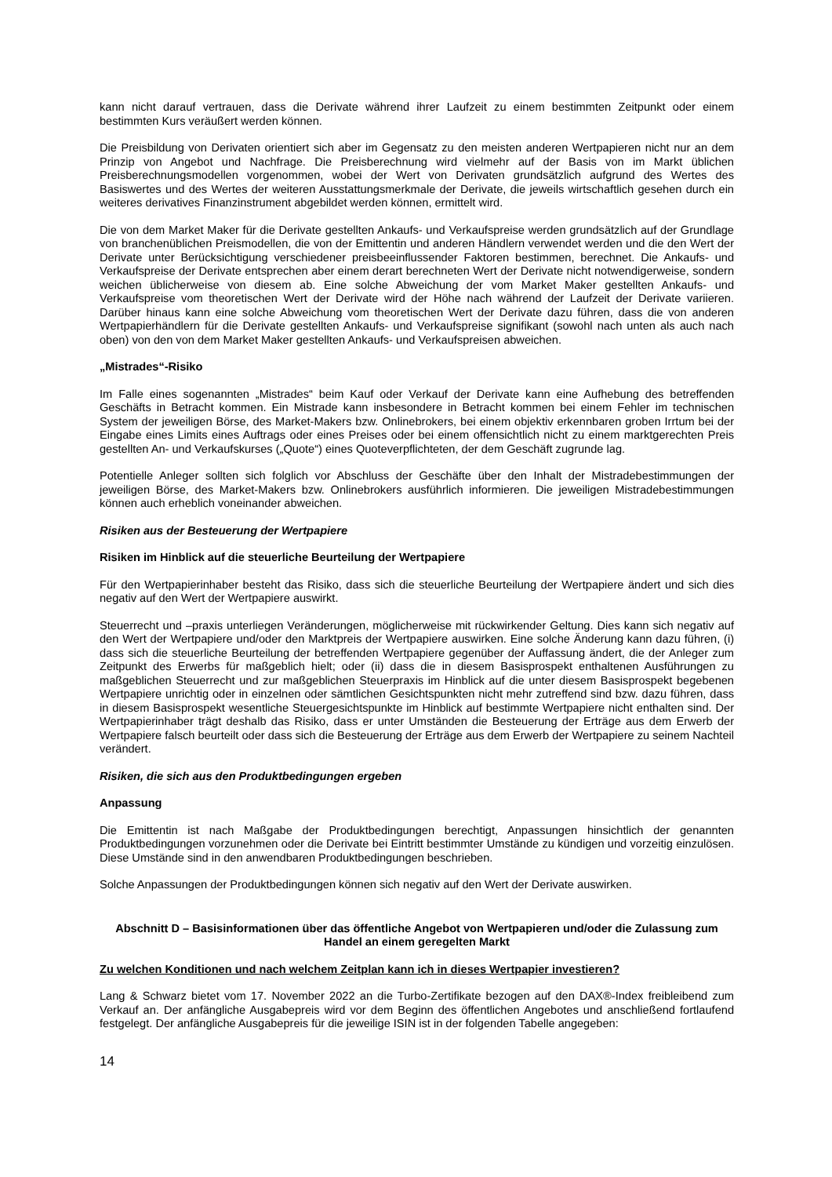kann nicht darauf vertrauen, dass die Derivate während ihrer Laufzeit zu einem bestimmten Zeitpunkt oder einem bestimmten Kurs veräußert werden können.
Die Preisbildung von Derivaten orientiert sich aber im Gegensatz zu den meisten anderen Wertpapieren nicht nur an dem Prinzip von Angebot und Nachfrage. Die Preisberechnung wird vielmehr auf der Basis von im Markt üblichen Preisberechnungsmodellen vorgenommen, wobei der Wert von Derivaten grundsätzlich aufgrund des Wertes des Basiswertes und des Wertes der weiteren Ausstattungsmerkmale der Derivate, die jeweils wirtschaftlich gesehen durch ein weiteres derivatives Finanzinstrument abgebildet werden können, ermittelt wird.
Die von dem Market Maker für die Derivate gestellten Ankaufs- und Verkaufspreise werden grundsätzlich auf der Grundlage von branchenüblichen Preismodellen, die von der Emittentin und anderen Händlern verwendet werden und die den Wert der Derivate unter Berücksichtigung verschiedener preisbeeinflussender Faktoren bestimmen, berechnet. Die Ankaufs- und Verkaufspreise der Derivate entsprechen aber einem derart berechneten Wert der Derivate nicht notwendigerweise, sondern weichen üblicherweise von diesem ab. Eine solche Abweichung der vom Market Maker gestellten Ankaufs- und Verkaufspreise vom theoretischen Wert der Derivate wird der Höhe nach während der Laufzeit der Derivate variieren. Darüber hinaus kann eine solche Abweichung vom theoretischen Wert der Derivate dazu führen, dass die von anderen Wertpapierhändlern für die Derivate gestellten Ankaufs- und Verkaufspreise signifikant (sowohl nach unten als auch nach oben) von den von dem Market Maker gestellten Ankaufs- und Verkaufspreisen abweichen.
„Mistrades“-Risiko
Im Falle eines sogenannten „Mistrades“ beim Kauf oder Verkauf der Derivate kann eine Aufhebung des betreffenden Geschäfts in Betracht kommen. Ein Mistrade kann insbesondere in Betracht kommen bei einem Fehler im technischen System der jeweiligen Börse, des Market-Makers bzw. Onlinebrokers, bei einem objektiv erkennbaren groben Irrtum bei der Eingabe eines Limits eines Auftrags oder eines Preises oder bei einem offensichtlich nicht zu einem marktgerechten Preis gestellten An- und Verkaufskurses („Quote“) eines Quoteverpflichteten, der dem Geschäft zugrunde lag.
Potentielle Anleger sollten sich folglich vor Abschluss der Geschäfte über den Inhalt der Mistradebestimmungen der jeweiligen Börse, des Market-Makers bzw. Onlinebrokers ausführlich informieren. Die jeweiligen Mistradebestimmungen können auch erheblich voneinander abweichen.
Risiken aus der Besteuerung der Wertpapiere
Risiken im Hinblick auf die steuerliche Beurteilung der Wertpapiere
Für den Wertpapierinhaber besteht das Risiko, dass sich die steuerliche Beurteilung der Wertpapiere ändert und sich dies negativ auf den Wert der Wertpapiere auswirkt.
Steuerrecht und –praxis unterliegen Veränderungen, möglicherweise mit rückwirkender Geltung. Dies kann sich negativ auf den Wert der Wertpapiere und/oder den Marktpreis der Wertpapiere auswirken. Eine solche Änderung kann dazu führen, (i) dass sich die steuerliche Beurteilung der betreffenden Wertpapiere gegenüber der Auffassung ändert, die der Anleger zum Zeitpunkt des Erwerbs für maßgeblich hielt; oder (ii) dass die in diesem Basisprospekt enthaltenen Ausführungen zu maßgeblichen Steuerrecht und zur maßgeblichen Steuerpraxis im Hinblick auf die unter diesem Basisprospekt begebenen Wertpapiere unrichtig oder in einzelnen oder sämtlichen Gesichtspunkten nicht mehr zutreffend sind bzw. dazu führen, dass in diesem Basisprospekt wesentliche Steuergesichtspunkte im Hinblick auf bestimmte Wertpapiere nicht enthalten sind. Der Wertpapierinhaber trägt deshalb das Risiko, dass er unter Umständen die Besteuerung der Erträge aus dem Erwerb der Wertpapiere falsch beurteilt oder dass sich die Besteuerung der Erträge aus dem Erwerb der Wertpapiere zu seinem Nachteil verändert.
Risiken, die sich aus den Produktbedingungen ergeben
Anpassung
Die Emittentin ist nach Maßgabe der Produktbedingungen berechtigt, Anpassungen hinsichtlich der genannten Produktbedingungen vorzunehmen oder die Derivate bei Eintritt bestimmter Umstände zu kündigen und vorzeitig einzulösen. Diese Umstände sind in den anwendbaren Produktbedingungen beschrieben.
Solche Anpassungen der Produktbedingungen können sich negativ auf den Wert der Derivate auswirken.
Abschnitt D – Basisinformationen über das öffentliche Angebot von Wertpapieren und/oder die Zulassung zum Handel an einem geregelten Markt
Zu welchen Konditionen und nach welchem Zeitplan kann ich in dieses Wertpapier investieren?
Lang & Schwarz bietet vom 17. November 2022 an die Turbo-Zertifikate bezogen auf den DAX®-Index freibleibend zum Verkauf an. Der anfängliche Ausgabepreis wird vor dem Beginn des öffentlichen Angebotes und anschließend fortlaufend festgelegt. Der anfängliche Ausgabepreis für die jeweilige ISIN ist in der folgenden Tabelle angegeben:
14